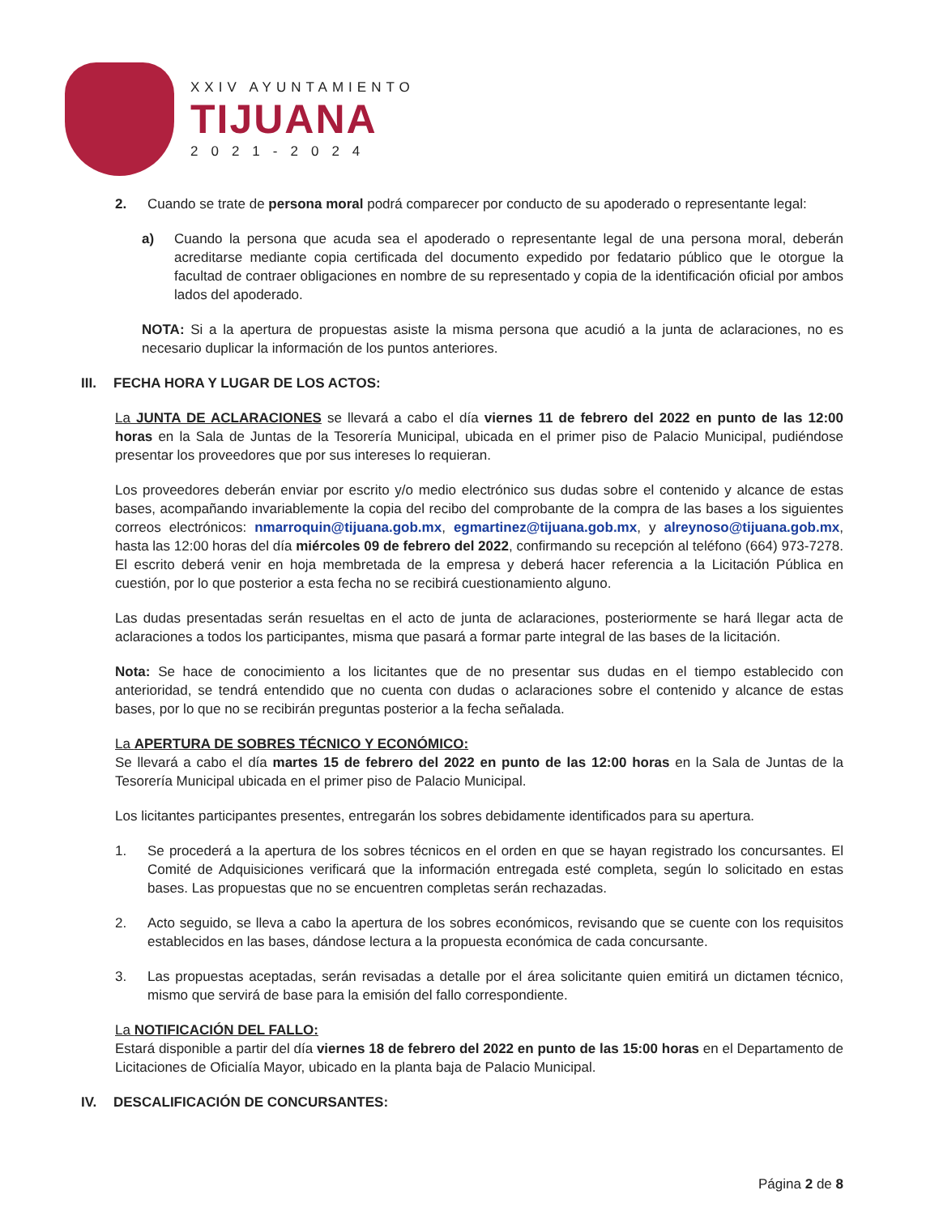XXIV AYUNTAMIENTO
TIJUANA
2021-2024
2. Cuando se trate de persona moral podrá comparecer por conducto de su apoderado o representante legal:
a) Cuando la persona que acuda sea el apoderado o representante legal de una persona moral, deberán acreditarse mediante copia certificada del documento expedido por fedatario público que le otorgue la facultad de contraer obligaciones en nombre de su representado y copia de la identificación oficial por ambos lados del apoderado.
NOTA: Si a la apertura de propuestas asiste la misma persona que acudió a la junta de aclaraciones, no es necesario duplicar la información de los puntos anteriores.
III. FECHA HORA Y LUGAR DE LOS ACTOS:
La JUNTA DE ACLARACIONES se llevará a cabo el día viernes 11 de febrero del 2022 en punto de las 12:00 horas en la Sala de Juntas de la Tesorería Municipal, ubicada en el primer piso de Palacio Municipal, pudiéndose presentar los proveedores que por sus intereses lo requieran.
Los proveedores deberán enviar por escrito y/o medio electrónico sus dudas sobre el contenido y alcance de estas bases, acompañando invariablemente la copia del recibo del comprobante de la compra de las bases a los siguientes correos electrónicos: nmarroquin@tijuana.gob.mx, egmartinez@tijuana.gob.mx, y alreynoso@tijuana.gob.mx, hasta las 12:00 horas del día miércoles 09 de febrero del 2022, confirmando su recepción al teléfono (664) 973-7278. El escrito deberá venir en hoja membretada de la empresa y deberá hacer referencia a la Licitación Pública en cuestión, por lo que posterior a esta fecha no se recibirá cuestionamiento alguno.
Las dudas presentadas serán resueltas en el acto de junta de aclaraciones, posteriormente se hará llegar acta de aclaraciones a todos los participantes, misma que pasará a formar parte integral de las bases de la licitación.
Nota: Se hace de conocimiento a los licitantes que de no presentar sus dudas en el tiempo establecido con anterioridad, se tendrá entendido que no cuenta con dudas o aclaraciones sobre el contenido y alcance de estas bases, por lo que no se recibirán preguntas posterior a la fecha señalada.
La APERTURA DE SOBRES TÉCNICO Y ECONÓMICO:
Se llevará a cabo el día martes 15 de febrero del 2022 en punto de las 12:00 horas en la Sala de Juntas de la Tesorería Municipal ubicada en el primer piso de Palacio Municipal.
Los licitantes participantes presentes, entregarán los sobres debidamente identificados para su apertura.
1. Se procederá a la apertura de los sobres técnicos en el orden en que se hayan registrado los concursantes. El Comité de Adquisiciones verificará que la información entregada esté completa, según lo solicitado en estas bases. Las propuestas que no se encuentren completas serán rechazadas.
2. Acto seguido, se lleva a cabo la apertura de los sobres económicos, revisando que se cuente con los requisitos establecidos en las bases, dándose lectura a la propuesta económica de cada concursante.
3. Las propuestas aceptadas, serán revisadas a detalle por el área solicitante quien emitirá un dictamen técnico, mismo que servirá de base para la emisión del fallo correspondiente.
La NOTIFICACIÓN DEL FALLO:
Estará disponible a partir del día viernes 18 de febrero del 2022 en punto de las 15:00 horas en el Departamento de Licitaciones de Oficialía Mayor, ubicado en la planta baja de Palacio Municipal.
IV. DESCALIFICACIÓN DE CONCURSANTES:
Página 2 de 8